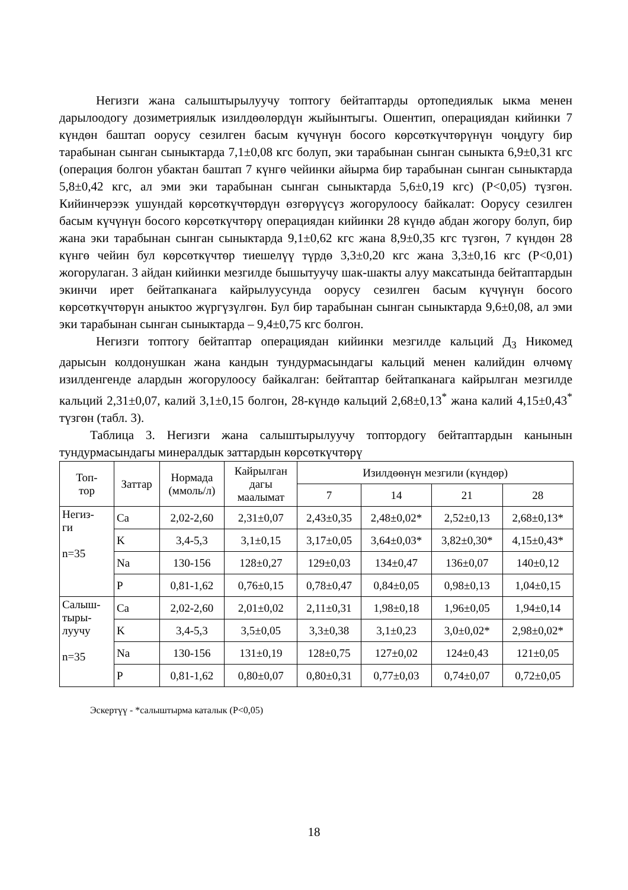Негизги жана салыштырылуучу топтогу бейтаптарды ортопедиялык ыкма менен дарылоодогу дозиметриялык изилдөөлөрдүн жыйынтыгы. Ошентип, операциядан кийинки 7 күндөн баштап оорусу сезилген басым күчүнүн босого көрсөткүчтөрүнүн чоңдугу бир тарабынан сынган сыныктарда 7,1±0,08 кгс болуп, эки тарабынан сынган сыныкта 6,9±0,31 кгс (операция болгон убактан баштап 7 күнгө чейинки айырма бир тарабынан сынган сыныктарда 5,8±0,42 кгс, ал эми эки тарабынан сынган сыныктарда 5,6±0,19 кгс) (Р<0,05) түзгөн. Кийинчерээк ушундай көрсөткүчтөрдүн өзгөрүүсүз жогорулоосу байкалат: Оорусу сезилген басым күчүнүн босого көрсөткүчтөрү операциядан кийинки 28 күндө абдан жогору болуп, бир жана эки тарабынан сынган сыныктарда 9,1±0,62 кгс жана 8,9±0,35 кгс түзгөн, 7 күндөн 28 күнгө чейин бул көрсөткүчтөр тиешелүү түрдө 3,3±0,20 кгс жана 3,3±0,16 кгс (Р<0,01) жогорулаган. 3 айдан кийинки мезгилде бышытуучу шак-шакты алуу максатында бейтаптардын экинчи ирет бейтапканага кайрылуусунда оорусу сезилген басым күчүнүн босого көрсөткүчтөрүн аныктоо жүргүзүлгөн. Бул бир тарабынан сынган сыныктарда 9,6±0,08, ал эми эки тарабынан сынган сыныктарда – 9,4±0,75 кгс болгон.
Негизги топтогу бейтаптар операциядан кийинки мезгилде кальций Д<sub>3</sub> Никомед дарысын колдонушкан жана кандын тундурмасындагы кальций менен калийдин өлчөмү изилденгенде алардын жогорулоосу байкалган: бейтаптар бейтапканага кайрылган мезгилде кальций 2,31±0,07, калий 3,1±0,15 болгон, 28-күндө кальций 2,68±0,13<sup>*</sup> жана калий 4,15±0,43<sup>*</sup> түзгөн (табл. 3).
Таблица 3. Негизги жана салыштырылуучу топтордогу бейтаптардын канынын тундурмасындагы минералдык заттардын көрсөткүчтөрү
| Топ- тор | Заттар | Нормада (ммоль/л) | Кайрылган дагы маалымат | Изилдөөнүн мезгили (күндөр) | | | |
| --- | --- | --- | --- | --- | --- | --- | --- |
| | | | | 7 | 14 | 21 | 28 |
| Негиз- ги n=35 | Ca | 2,02-2,60 | 2,31±0,07 | 2,43±0,35 | 2,48±0,02* | 2,52±0,13 | 2,68±0,13* |
| | K | 3,4-5,3 | 3,1±0,15 | 3,17±0,05 | 3,64±0,03* | 3,82±0,30* | 4,15±0,43* |
| | Na | 130-156 | 128±0,27 | 129±0,03 | 134±0,47 | 136±0,07 | 140±0,12 |
| | P | 0,81-1,62 | 0,76±0,15 | 0,78±0,47 | 0,84±0,05 | 0,98±0,13 | 1,04±0,15 |
| Салыш- тыры- луучу n=35 | Ca | 2,02-2,60 | 2,01±0,02 | 2,11±0,31 | 1,98±0,18 | 1,96±0,05 | 1,94±0,14 |
| | K | 3,4-5,3 | 3,5±0,05 | 3,3±0,38 | 3,1±0,23 | 3,0±0,02* | 2,98±0,02* |
| | Na | 130-156 | 131±0,19 | 128±0,75 | 127±0,02 | 124±0,43 | 121±0,05 |
| | P | 0,81-1,62 | 0,80±0,07 | 0,80±0,31 | 0,77±0,03 | 0,74±0,07 | 0,72±0,05 |
Эскертүү - *салыштырма каталык (Р<0,05)
18